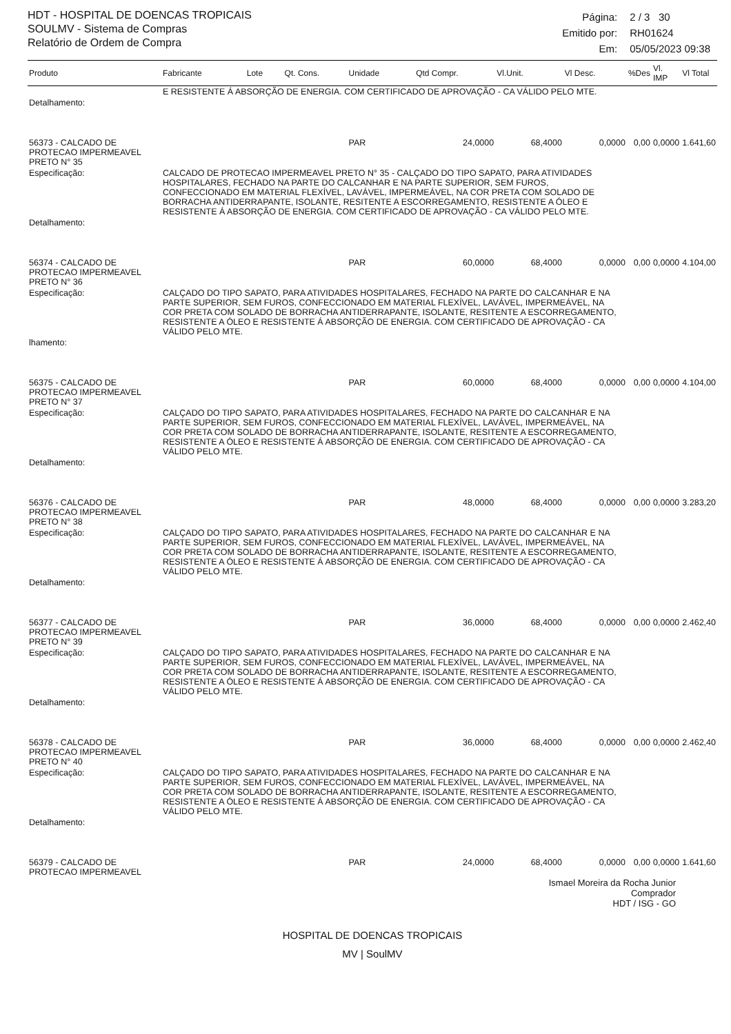HDT - HOSPITAL DE DOENCAS TROPICAIS
SOULMV - Sistema de Compras
Relatório de Ordem de Compra
| Página: | 2 / 3 30 |
| Emitido por: | RH01624 |
| Em: | 05/05/2023 09:38 |
| Produto | Fabricante | Lote | Qt. Cons. | Unidade | Qtd Compr. | Vl.Unit. | Vl Desc. | %Des | Vl. IMP | Vl Total |
| --- | --- | --- | --- | --- | --- | --- | --- | --- | --- | --- |
| | E RESISTENTE Á ABSORÇÃO DE ENERGIA. COM CERTIFICADO DE APROVAÇÃO - CA VÁLIDO PELO MTE. | | | | | | | | | |
| Detalhamento: | | | | | | | | | | |
| 56373 - CALCADO DE PROTECAO IMPERMEAVEL PRETO N° 35 | | | | PAR | 24,0000 | 68,4000 | 0,0000 | 0,00 | 0,0000 | 1.641,60 |
| Especificação: | CALCADO DE PROTECAO IMPERMEAVEL PRETO N° 35 - CALÇADO DO TIPO SAPATO, PARA ATIVIDADES HOSPITALARES, FECHADO NA PARTE DO CALCANHAR E NA PARTE SUPERIOR, SEM FUROS, CONFECCIONADO EM MATERIAL FLEXÍVEL, LAVÁVEL, IMPERMEÁVEL, NA COR PRETA COM SOLADO DE BORRACHA ANTIDERRAPANTE, ISOLANTE, RESITENTE A ESCORREGAMENTO, RESISTENTE A ÓLEO E RESISTENTE Á ABSORÇÃO DE ENERGIA. COM CERTIFICADO DE APROVAÇÃO - CA VÁLIDO PELO MTE. | | | | | | | | | |
| Detalhamento: | | | | | | | | | | |
| 56374 - CALCADO DE PROTECAO IMPERMEAVEL PRETO N° 36 | | | | PAR | 60,0000 | 68,4000 | 0,0000 | 0,00 | 0,0000 | 4.104,00 |
| Especificação: | CALÇADO DO TIPO SAPATO, PARA ATIVIDADES HOSPITALARES, FECHADO NA PARTE DO CALCANHAR E NA PARTE SUPERIOR, SEM FUROS, CONFECCIONADO EM MATERIAL FLEXÍVEL, LAVÁVEL, IMPERMEÁVEL, NA COR PRETA COM SOLADO DE BORRACHA ANTIDERRAPANTE, ISOLANTE, RESITENTE A ESCORREGAMENTO, RESISTENTE A ÓLEO E RESISTENTE Á ABSORÇÃO DE ENERGIA. COM CERTIFICADO DE APROVAÇÃO - CA VÁLIDO PELO MTE. | | | | | | | | | |
| lhamento: | | | | | | | | | | |
| 56375 - CALCADO DE PROTECAO IMPERMEAVEL PRETO N° 37 | | | | PAR | 60,0000 | 68,4000 | 0,0000 | 0,00 | 0,0000 | 4.104,00 |
| Especificação: | CALÇADO DO TIPO SAPATO, PARA ATIVIDADES HOSPITALARES, FECHADO NA PARTE DO CALCANHAR E NA PARTE SUPERIOR, SEM FUROS, CONFECCIONADO EM MATERIAL FLEXÍVEL, LAVÁVEL, IMPERMEÁVEL, NA COR PRETA COM SOLADO DE BORRACHA ANTIDERRAPANTE, ISOLANTE, RESITENTE A ESCORREGAMENTO, RESISTENTE A ÓLEO E RESISTENTE Á ABSORÇÃO DE ENERGIA. COM CERTIFICADO DE APROVAÇÃO - CA VÁLIDO PELO MTE. | | | | | | | | | |
| Detalhamento: | | | | | | | | | | |
| 56376 - CALCADO DE PROTECAO IMPERMEAVEL PRETO N° 38 | | | | PAR | 48,0000 | 68,4000 | 0,0000 | 0,00 | 0,0000 | 3.283,20 |
| Especificação: | CALÇADO DO TIPO SAPATO, PARA ATIVIDADES HOSPITALARES, FECHADO NA PARTE DO CALCANHAR E NA PARTE SUPERIOR, SEM FUROS, CONFECCIONADO EM MATERIAL FLEXÍVEL, LAVÁVEL, IMPERMEÁVEL, NA COR PRETA COM SOLADO DE BORRACHA ANTIDERRAPANTE, ISOLANTE, RESITENTE A ESCORREGAMENTO, RESISTENTE A ÓLEO E RESISTENTE Á ABSORÇÃO DE ENERGIA. COM CERTIFICADO DE APROVAÇÃO - CA VÁLIDO PELO MTE. | | | | | | | | | |
| Detalhamento: | | | | | | | | | | |
| 56377 - CALCADO DE PROTECAO IMPERMEAVEL PRETO N° 39 | | | | PAR | 36,0000 | 68,4000 | 0,0000 | 0,00 | 0,0000 | 2.462,40 |
| Especificação: | CALÇADO DO TIPO SAPATO, PARA ATIVIDADES HOSPITALARES, FECHADO NA PARTE DO CALCANHAR E NA PARTE SUPERIOR, SEM FUROS, CONFECCIONADO EM MATERIAL FLEXÍVEL, LAVÁVEL, IMPERMEÁVEL, NA COR PRETA COM SOLADO DE BORRACHA ANTIDERRAPANTE, ISOLANTE, RESITENTE A ESCORREGAMENTO, RESISTENTE A ÓLEO E RESISTENTE Á ABSORÇÃO DE ENERGIA. COM CERTIFICADO DE APROVAÇÃO - CA VÁLIDO PELO MTE. | | | | | | | | | |
| Detalhamento: | | | | | | | | | | |
| 56378 - CALCADO DE PROTECAO IMPERMEAVEL PRETO N° 40 | | | | PAR | 36,0000 | 68,4000 | 0,0000 | 0,00 | 0,0000 | 2.462,40 |
| Especificação: | CALÇADO DO TIPO SAPATO, PARA ATIVIDADES HOSPITALARES, FECHADO NA PARTE DO CALCANHAR E NA PARTE SUPERIOR, SEM FUROS, CONFECCIONADO EM MATERIAL FLEXÍVEL, LAVÁVEL, IMPERMEÁVEL, NA COR PRETA COM SOLADO DE BORRACHA ANTIDERRAPANTE, ISOLANTE, RESITENTE A ESCORREGAMENTO, RESISTENTE A ÓLEO E RESISTENTE Á ABSORÇÃO DE ENERGIA. COM CERTIFICADO DE APROVAÇÃO - CA VÁLIDO PELO MTE. | | | | | | | | | |
| Detalhamento: | | | | | | | | | | |
| 56379 - CALCADO DE PROTECAO IMPERMEAVEL | | | | PAR | 24,0000 | 68,4000 | 0,0000 | 0,00 | 0,0000 | 1.641,60 |
Ismael Moreira da Rocha Junior
Comprador
HDT / ISG - GO
HOSPITAL DE DOENCAS TROPICAIS
MV | SoulMV